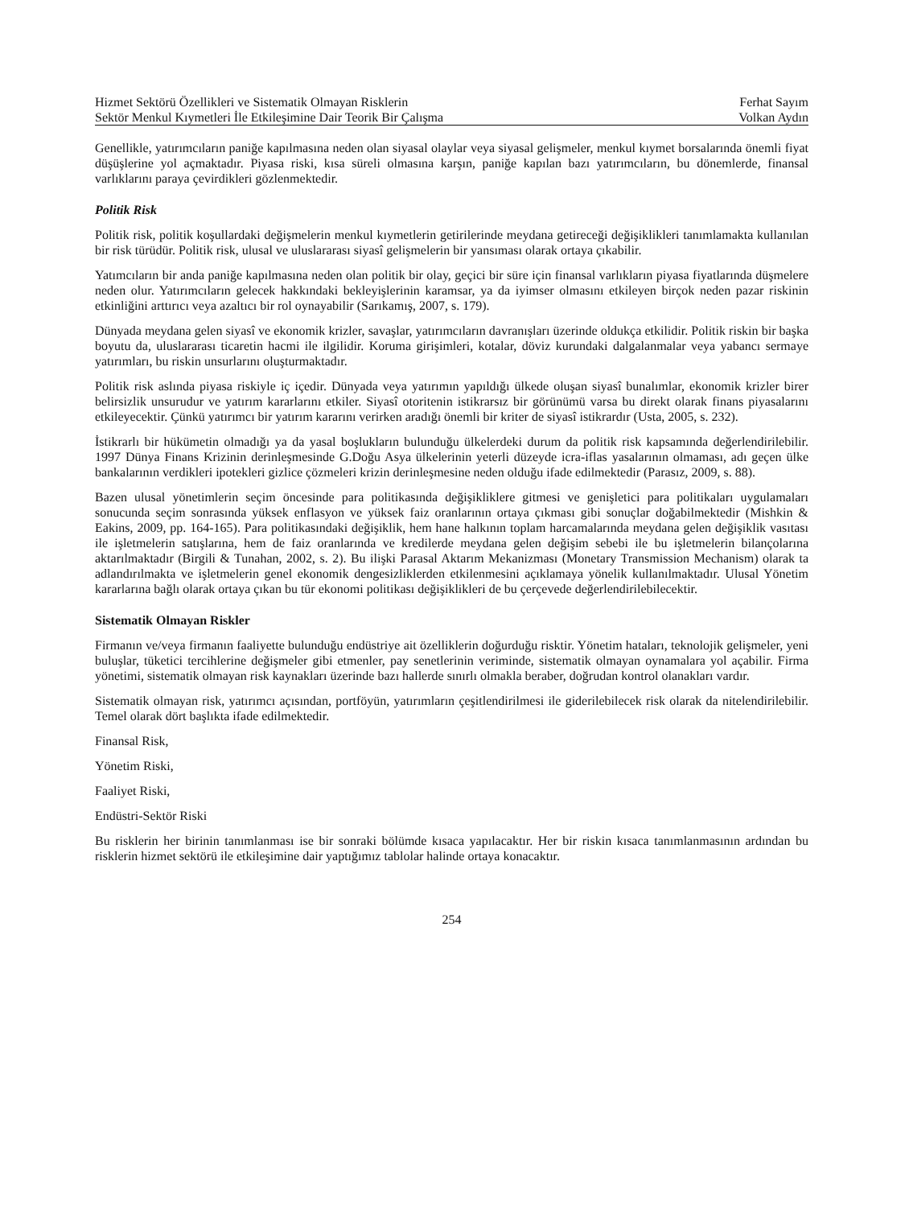Hizmet Sektörü Özellikleri ve Sistematik Olmayan Risklerin Ferhat Sayım
Sektör Menkul Kıymetleri İle Etkileşimine Dair Teorik Bir Çalışma Volkan Aydın
Genellikle, yatırımcıların paniğe kapılmasına neden olan siyasal olaylar veya siyasal gelişmeler, menkul kıymet borsalarında önemli fiyat düşüşlerine yol açmaktadır. Piyasa riski, kısa süreli olmasına karşın, paniğe kapılan bazı yatırımcıların, bu dönemlerde, finansal varlıklarını paraya çevirdikleri gözlenmektedir.
Politik Risk
Politik risk, politik koşullardaki değişmelerin menkul kıymetlerin getirilerinde meydana getireceği değişiklikleri tanımlamakta kullanılan bir risk türüdür. Politik risk, ulusal ve uluslararası siyasî gelişmelerin bir yansıması olarak ortaya çıkabilir.
Yatımcıların bir anda paniğe kapılmasına neden olan politik bir olay, geçici bir süre için finansal varlıkların piyasa fiyatlarında düşmelere neden olur. Yatırımcıların gelecek hakkındaki bekleyişlerinin karamsar, ya da iyimser olmasını etkileyen birçok neden pazar riskinin etkinliğini arttırıcı veya azaltıcı bir rol oynayabilir (Sarıkamış, 2007, s. 179).
Dünyada meydana gelen siyasî ve ekonomik krizler, savaşlar, yatırımcıların davranışları üzerinde oldukça etkilidir. Politik riskin bir başka boyutu da, uluslararası ticaretin hacmi ile ilgilidir. Koruma girişimleri, kotalar, döviz kurundaki dalgalanmalar veya yabancı sermaye yatırımları, bu riskin unsurlarını oluşturmaktadır.
Politik risk aslında piyasa riskiyle iç içedir. Dünyada veya yatırımın yapıldığı ülkede oluşan siyasî bunalımlar, ekonomik krizler birer belirsizlik unsurudur ve yatırım kararlarını etkiler. Siyasî otoritenin istikrarsız bir görünümü varsa bu direkt olarak finans piyasalarını etkileyecektir. Çünkü yatırımcı bir yatırım kararını verirken aradığı önemli bir kriter de siyasî istikrardır (Usta, 2005, s. 232).
İstikrarlı bir hükümetin olmadığı ya da yasal boşlukların bulunduğu ülkelerdeki durum da politik risk kapsamında değerlendirilebilir. 1997 Dünya Finans Krizinin derinleşmesinde G.Doğu Asya ülkelerinin yeterli düzeyde icra-iflas yasalarının olmaması, adı geçen ülke bankalarının verdikleri ipotekleri gizlice çözmeleri krizin derinleşmesine neden olduğu ifade edilmektedir (Parasız, 2009, s. 88).
Bazen ulusal yönetimlerin seçim öncesinde para politikasında değişikliklere gitmesi ve genişletici para politikaları uygulamaları sonucunda seçim sonrasında yüksek enflasyon ve yüksek faiz oranlarının ortaya çıkması gibi sonuçlar doğabilmektedir (Mishkin & Eakins, 2009, pp. 164-165). Para politikasındaki değişiklik, hem hane halkının toplam harcamalarında meydana gelen değişiklik vasıtası ile işletmelerin satışlarına, hem de faiz oranlarında ve kredilerde meydana gelen değişim sebebi ile bu işletmelerin bilançolarına aktarılmaktadır (Birgili & Tunahan, 2002, s. 2). Bu ilişki Parasal Aktarım Mekanizması (Monetary Transmission Mechanism) olarak ta adlandırılmakta ve işletmelerin genel ekonomik dengesizliklerden etkilenmesini açıklamaya yönelik kullanılmaktadır. Ulusal Yönetim kararlarına bağlı olarak ortaya çıkan bu tür ekonomi politikası değişiklikleri de bu çerçevede değerlendirilebilecektir.
Sistematik Olmayan Riskler
Firmanın ve/veya firmanın faaliyette bulunduğu endüstriye ait özelliklerin doğurduğu risktir. Yönetim hataları, teknolojik gelişmeler, yeni buluşlar, tüketici tercihlerine değişmeler gibi etmenler, pay senetlerinin veriminde, sistematik olmayan oynamalara yol açabilir. Firma yönetimi, sistematik olmayan risk kaynakları üzerinde bazı hallerde sınırlı olmakla beraber, doğrudan kontrol olanakları vardır.
Sistematik olmayan risk, yatırımcı açısından, portföyün, yatırımların çeşitlendirilmesi ile giderilebilecek risk olarak da nitelendirilebilir. Temel olarak dört başlıkta ifade edilmektedir.
Finansal Risk,
Yönetim Riski,
Faaliyet Riski,
Endüstri-Sektör Riski
Bu risklerin her birinin tanımlanması ise bir sonraki bölümde kısaca yapılacaktır. Her bir riskin kısaca tanımlanmasının ardından bu risklerin hizmet sektörü ile etkileşimine dair yaptığımız tablolar halinde ortaya konacaktır.
254